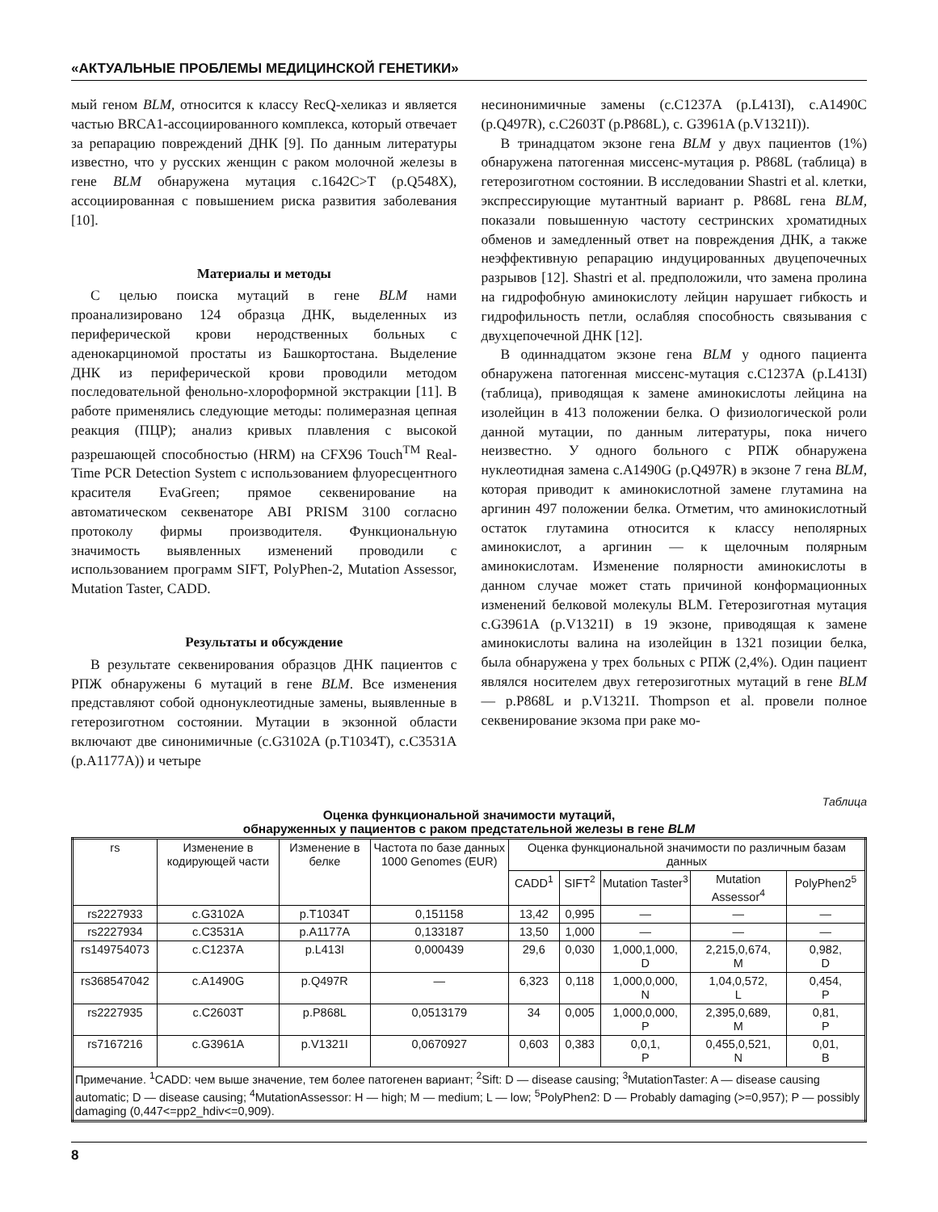«АКТУАЛЬНЫЕ ПРОБЛЕМЫ МЕДИЦИНСКОЙ ГЕНЕТИКИ»
мый геном BLM, относится к классу RecQ-хеликаз и является частью BRCA1-ассоциированного комплекса, который отвечает за репарацию повреждений ДНК [9]. По данным литературы известно, что у русских женщин с раком молочной железы в гене BLM обнаружена мутация c.1642C>T (p.Q548X), ассоциированная с повышением риска развития заболевания [10].
Материалы и методы
С целью поиска мутаций в гене BLM нами проанализировано 124 образца ДНК, выделенных из периферической крови неродственных больных с аденокарциномой простаты из Башкортостана. Выделение ДНК из периферической крови проводили методом последовательной фенольно-хлороформной экстракции [11]. В работе применялись следующие методы: полимеразная цепная реакция (ПЦР); анализ кривых плавления с высокой разрешающей способностью (HRM) на CFX96 Touch<sup>TM</sup> Real-Time PCR Detection System с использованием флуоресцентного красителя EvaGreen; прямое секвенирование на автоматическом секвенаторе ABI PRISM 3100 согласно протоколу фирмы производителя. Функциональную значимость выявленных изменений проводили с использованием программ SIFT, PolyPhen-2, Mutation Assessor, Mutation Taster, CADD.
Результаты и обсуждение
В результате секвенирования образцов ДНК пациентов с РПЖ обнаружены 6 мутаций в гене BLM. Все изменения представляют собой однонуклеотидные замены, выявленные в гетерозиготном состоянии. Мутации в экзонной области включают две синонимичные (c.G3102A (p.T1034T), c.C3531A (p.A1177A)) и четыре
несинонимичные замены (c.C1237A (p.L413I), c.A1490C (p.Q497R), c.C2603T (p.P868L), c. G3961A (p.V1321I)).
В тринадцатом экзоне гена BLM у двух пациентов (1%) обнаружена патогенная миссенс-мутация p. P868L (таблица) в гетерозиготном состоянии. В исследовании Shastri et al. клетки, экспрессирующие мутантный вариант p. P868L гена BLM, показали повышенную частоту сестринских хроматидных обменов и замедленный ответ на повреждения ДНК, а также неэффективную репарацию индуцированных двуцепочечных разрывов [12]. Shastri et al. предположили, что замена пролина на гидрофобную аминокислоту лейцин нарушает гибкость и гидрофильность петли, ослабляя способность связывания с двухцепочечной ДНК [12].
В одиннадцатом экзоне гена BLM у одного пациента обнаружена патогенная миссенс-мутация c.C1237A (p.L413I) (таблица), приводящая к замене аминокислоты лейцина на изолейцин в 413 положении белка. О физиологической роли данной мутации, по данным литературы, пока ничего неизвестно. У одного больного с РПЖ обнаружена нуклеотидная замена c.A1490G (p.Q497R) в экзоне 7 гена BLM, которая приводит к аминокислотной замене глутамина на аргинин 497 положении белка. Отметим, что аминокислотный остаток глутамина относится к классу неполярных аминокислот, а аргинин — к щелочным полярным аминокислотам. Изменение полярности аминокислоты в данном случае может стать причиной конформационных изменений белковой молекулы BLM. Гетерозиготная мутация c.G3961A (p.V1321I) в 19 экзоне, приводящая к замене аминокислоты валина на изолейцин в 1321 позиции белка, была обнаружена у трех больных с РПЖ (2,4%). Один пациент являлся носителем двух гетерозиготных мутаций в гене BLM — p.P868L и p.V1321I. Thompson et al. провели полное секвенирование экзома при раке мо-
Таблица
Оценка функциональной значимости мутаций,
обнаруженных у пациентов с раком предстательной железы в гене BLM
| rs | Изменение в кодирующей части | Изменение в белке | Частота по базе данных 1000 Genomes (EUR) | Оценка функциональной значимости по различным базам данных | | | | |
| --- | --- | --- | --- | --- | --- | --- | --- | --- |
| | | | | CADD<sup>1</sup> | SIFT<sup>2</sup> | Mutation Taster<sup>3</sup> | Mutation Assessor<sup>4</sup> | PolyPhen2<sup>5</sup> |
| rs2227933 | c.G3102A | p.T1034T | 0,151158 | 13,42 | 0,995 | — | — | — |
| rs2227934 | c.C3531A | p.A1177A | 0,133187 | 13,50 | 1,000 | — | — | — |
| rs149754073 | c.C1237A | p.L413I | 0,000439 | 29,6 | 0,030 | 1,000,1,000, D | 2,215,0,674, M | 0,982, D |
| rs368547042 | c.A1490G | p.Q497R | — | 6,323 | 0,118 | 1,000,0,000, N | 1,04,0,572, L | 0,454, P |
| rs2227935 | c.C2603T | p.P868L | 0,0513179 | 34 | 0,005 | 1,000,0,000, P | 2,395,0,689, M | 0,81, P |
| rs7167216 | c.G3961A | p.V1321I | 0,0670927 | 0,603 | 0,383 | 0,0,1, P | 0,455,0,521, N | 0,01, B |
| Примечание. <sup>1</sup>CADD: чем выше значение, тем более патогенен вариант; <sup>2</sup>Sift: D — disease causing; <sup>3</sup>MutationTaster: A — disease causing automatic; D — disease causing; <sup>4</sup>MutationAssessor: H — high; M — medium; L — low; <sup>5</sup>PolyPhen2: D — Probably damaging (>=0,957); P — possibly damaging (0,447<=pp2_hdiv<=0,909). | | | | | | | | |
8